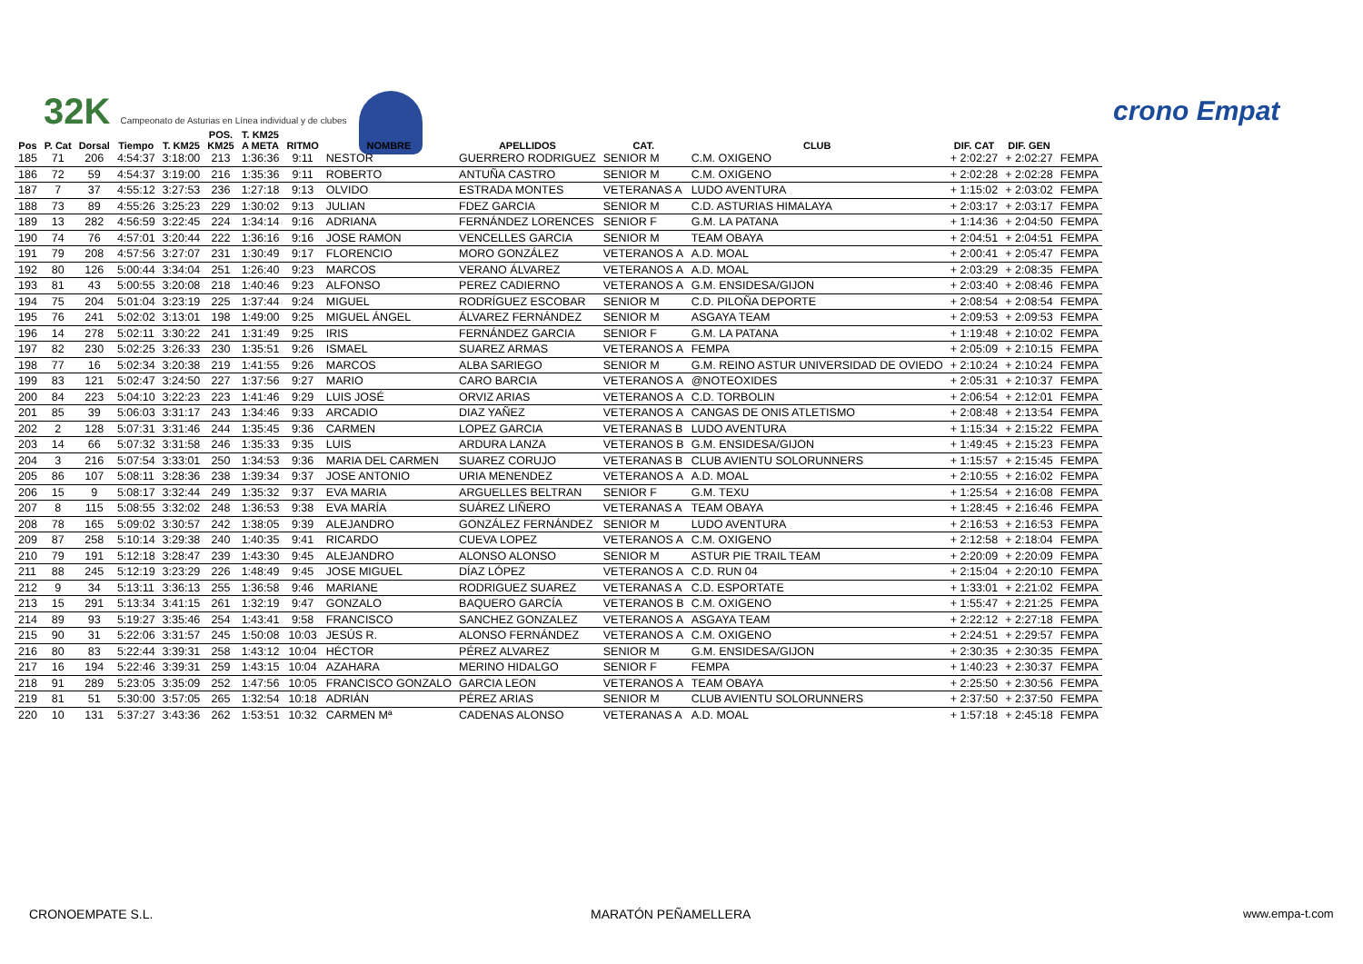32K Campeonato de Asturias en Línea individual y de clubes
crono Empat
| Pos | P. Cat | Dorsal | Tiempo | T. KM25 | POS. KM25 | T. KM25 A META | RITMO | NOMBRE | APELLIDOS | CAT. | CLUB | DIF. CAT | DIF. GEN | |
| --- | --- | --- | --- | --- | --- | --- | --- | --- | --- | --- | --- | --- | --- | --- |
| 185 | 71 | 206 | 4:54:37 | 3:18:00 | 213 | 1:36:36 | 9:11 | NESTOR | GUERRERO RODRIGUEZ | SENIOR M | C.M. OXIGENO | + 2:02:27 | + 2:02:27 | FEMPA |
| 186 | 72 | 59 | 4:54:37 | 3:19:00 | 216 | 1:35:36 | 9:11 | ROBERTO | ANTUÑA CASTRO | SENIOR M | C.M. OXIGENO | + 2:02:28 | + 2:02:28 | FEMPA |
| 187 | 7 | 37 | 4:55:12 | 3:27:53 | 236 | 1:27:18 | 9:13 | OLVIDO | ESTRADA MONTES | VETERANAS A | LUDO AVENTURA | + 1:15:02 | + 2:03:02 | FEMPA |
| 188 | 73 | 89 | 4:55:26 | 3:25:23 | 229 | 1:30:02 | 9:13 | JULIAN | FDEZ GARCIA | SENIOR M | C.D. ASTURIAS HIMALAYA | + 2:03:17 | + 2:03:17 | FEMPA |
| 189 | 13 | 282 | 4:56:59 | 3:22:45 | 224 | 1:34:14 | 9:16 | ADRIANA | FERNÁNDEZ LORENCES | SENIOR F | G.M. LA PATANA | + 1:14:36 | + 2:04:50 | FEMPA |
| 190 | 74 | 76 | 4:57:01 | 3:20:44 | 222 | 1:36:16 | 9:16 | JOSE RAMON | VENCELLES GARCIA | SENIOR M | TEAM OBAYA | + 2:04:51 | + 2:04:51 | FEMPA |
| 191 | 79 | 208 | 4:57:56 | 3:27:07 | 231 | 1:30:49 | 9:17 | FLORENCIO | MORO GONZÁLEZ | VETERANOS A | A.D. MOAL | + 2:00:41 | + 2:05:47 | FEMPA |
| 192 | 80 | 126 | 5:00:44 | 3:34:04 | 251 | 1:26:40 | 9:23 | MARCOS | VERANO ÁLVAREZ | VETERANOS A | A.D. MOAL | + 2:03:29 | + 2:08:35 | FEMPA |
| 193 | 81 | 43 | 5:00:55 | 3:20:08 | 218 | 1:40:46 | 9:23 | ALFONSO | PEREZ CADIERNO | VETERANOS A | G.M. ENSIDESA/GIJON | + 2:03:40 | + 2:08:46 | FEMPA |
| 194 | 75 | 204 | 5:01:04 | 3:23:19 | 225 | 1:37:44 | 9:24 | MIGUEL | RODRÍGUEZ ESCOBAR | SENIOR M | C.D. PILOÑA DEPORTE | + 2:08:54 | + 2:08:54 | FEMPA |
| 195 | 76 | 241 | 5:02:02 | 3:13:01 | 198 | 1:49:00 | 9:25 | MIGUEL ÁNGEL | ÁLVAREZ FERNÁNDEZ | SENIOR M | ASGAYA TEAM | + 2:09:53 | + 2:09:53 | FEMPA |
| 196 | 14 | 278 | 5:02:11 | 3:30:22 | 241 | 1:31:49 | 9:25 | IRIS | FERNÁNDEZ GARCIA | SENIOR F | G.M. LA PATANA | + 1:19:48 | + 2:10:02 | FEMPA |
| 197 | 82 | 230 | 5:02:25 | 3:26:33 | 230 | 1:35:51 | 9:26 | ISMAEL | SUAREZ ARMAS | VETERANOS A | FEMPA | + 2:05:09 | + 2:10:15 | FEMPA |
| 198 | 77 | 16 | 5:02:34 | 3:20:38 | 219 | 1:41:55 | 9:26 | MARCOS | ALBA SARIEGO | SENIOR M | G.M. REINO ASTUR UNIVERSIDAD DE OVIEDO | + 2:10:24 | + 2:10:24 | FEMPA |
| 199 | 83 | 121 | 5:02:47 | 3:24:50 | 227 | 1:37:56 | 9:27 | MARIO | CARO BARCIA | VETERANOS A | @NOTEOXIDES | + 2:05:31 | + 2:10:37 | FEMPA |
| 200 | 84 | 223 | 5:04:10 | 3:22:23 | 223 | 1:41:46 | 9:29 | LUIS JOSÉ | ORVIZ ARIAS | VETERANOS A | C.D. TORBOLIN | + 2:06:54 | + 2:12:01 | FEMPA |
| 201 | 85 | 39 | 5:06:03 | 3:31:17 | 243 | 1:34:46 | 9:33 | ARCADIO | DIAZ YAÑEZ | VETERANOS A | CANGAS DE ONIS ATLETISMO | + 2:08:48 | + 2:13:54 | FEMPA |
| 202 | 2 | 128 | 5:07:31 | 3:31:46 | 244 | 1:35:45 | 9:36 | CARMEN | LOPEZ GARCIA | VETERANAS B | LUDO AVENTURA | + 1:15:34 | + 2:15:22 | FEMPA |
| 203 | 14 | 66 | 5:07:32 | 3:31:58 | 246 | 1:35:33 | 9:35 | LUIS | ARDURA LANZA | VETERANOS B | G.M. ENSIDESA/GIJON | + 1:49:45 | + 2:15:23 | FEMPA |
| 204 | 3 | 216 | 5:07:54 | 3:33:01 | 250 | 1:34:53 | 9:36 | MARIA DEL CARMEN | SUAREZ CORUJO | VETERANAS B | CLUB AVIENTU SOLORUNNERS | + 1:15:57 | + 2:15:45 | FEMPA |
| 205 | 86 | 107 | 5:08:11 | 3:28:36 | 238 | 1:39:34 | 9:37 | JOSE ANTONIO | URIA MENENDEZ | VETERANOS A | A.D. MOAL | + 2:10:55 | + 2:16:02 | FEMPA |
| 206 | 15 | 9 | 5:08:17 | 3:32:44 | 249 | 1:35:32 | 9:37 | EVA MARIA | ARGUELLES BELTRAN | SENIOR F | G.M. TEXU | + 1:25:54 | + 2:16:08 | FEMPA |
| 207 | 8 | 115 | 5:08:55 | 3:32:02 | 248 | 1:36:53 | 9:38 | EVA MARÍA | SUÁREZ LIÑERO | VETERANAS A | TEAM OBAYA | + 1:28:45 | + 2:16:46 | FEMPA |
| 208 | 78 | 165 | 5:09:02 | 3:30:57 | 242 | 1:38:05 | 9:39 | ALEJANDRO | GONZÁLEZ FERNÁNDEZ | SENIOR M | LUDO AVENTURA | + 2:16:53 | + 2:16:53 | FEMPA |
| 209 | 87 | 258 | 5:10:14 | 3:29:38 | 240 | 1:40:35 | 9:41 | RICARDO | CUEVA LOPEZ | VETERANOS A | C.M. OXIGENO | + 2:12:58 | + 2:18:04 | FEMPA |
| 210 | 79 | 191 | 5:12:18 | 3:28:47 | 239 | 1:43:30 | 9:45 | ALEJANDRO | ALONSO ALONSO | SENIOR M | ASTUR PIE TRAIL TEAM | + 2:20:09 | + 2:20:09 | FEMPA |
| 211 | 88 | 245 | 5:12:19 | 3:23:29 | 226 | 1:48:49 | 9:45 | JOSE MIGUEL | DÍAZ LÓPEZ | VETERANOS A | C.D. RUN 04 | + 2:15:04 | + 2:20:10 | FEMPA |
| 212 | 9 | 34 | 5:13:11 | 3:36:13 | 255 | 1:36:58 | 9:46 | MARIANE | RODRIGUEZ SUAREZ | VETERANAS A | C.D. ESPORTATE | + 1:33:01 | + 2:21:02 | FEMPA |
| 213 | 15 | 291 | 5:13:34 | 3:41:15 | 261 | 1:32:19 | 9:47 | GONZALO | BAQUERO GARCÍA | VETERANOS B | C.M. OXIGENO | + 1:55:47 | + 2:21:25 | FEMPA |
| 214 | 89 | 93 | 5:19:27 | 3:35:46 | 254 | 1:43:41 | 9:58 | FRANCISCO | SANCHEZ GONZALEZ | VETERANOS A | ASGAYA TEAM | + 2:22:12 | + 2:27:18 | FEMPA |
| 215 | 90 | 31 | 5:22:06 | 3:31:57 | 245 | 1:50:08 | 10:03 | JESÚS R. | ALONSO FERNÁNDEZ | VETERANOS A | C.M. OXIGENO | + 2:24:51 | + 2:29:57 | FEMPA |
| 216 | 80 | 83 | 5:22:44 | 3:39:31 | 258 | 1:43:12 | 10:04 | HÉCTOR | PÉREZ ALVAREZ | SENIOR M | G.M. ENSIDESA/GIJON | + 2:30:35 | + 2:30:35 | FEMPA |
| 217 | 16 | 194 | 5:22:46 | 3:39:31 | 259 | 1:43:15 | 10:04 | AZAHARA | MERINO HIDALGO | SENIOR F | FEMPA | + 1:40:23 | + 2:30:37 | FEMPA |
| 218 | 91 | 289 | 5:23:05 | 3:35:09 | 252 | 1:47:56 | 10:05 | FRANCISCO GONZALO | GARCIA LEON | VETERANOS A | TEAM OBAYA | + 2:25:50 | + 2:30:56 | FEMPA |
| 219 | 81 | 51 | 5:30:00 | 3:57:05 | 265 | 1:32:54 | 10:18 | ADRIÁN | PÉREZ ARIAS | SENIOR M | CLUB AVIENTU SOLORUNNERS | + 2:37:50 | + 2:37:50 | FEMPA |
| 220 | 10 | 131 | 5:37:27 | 3:43:36 | 262 | 1:53:51 | 10:32 | CARMEN Mª | CADENAS ALONSO | VETERANAS A | A.D. MOAL | + 1:57:18 | + 2:45:18 | FEMPA |
CRONOEMPATE S.L. MARATÓN PEÑAMELLERA www.empa-t.com